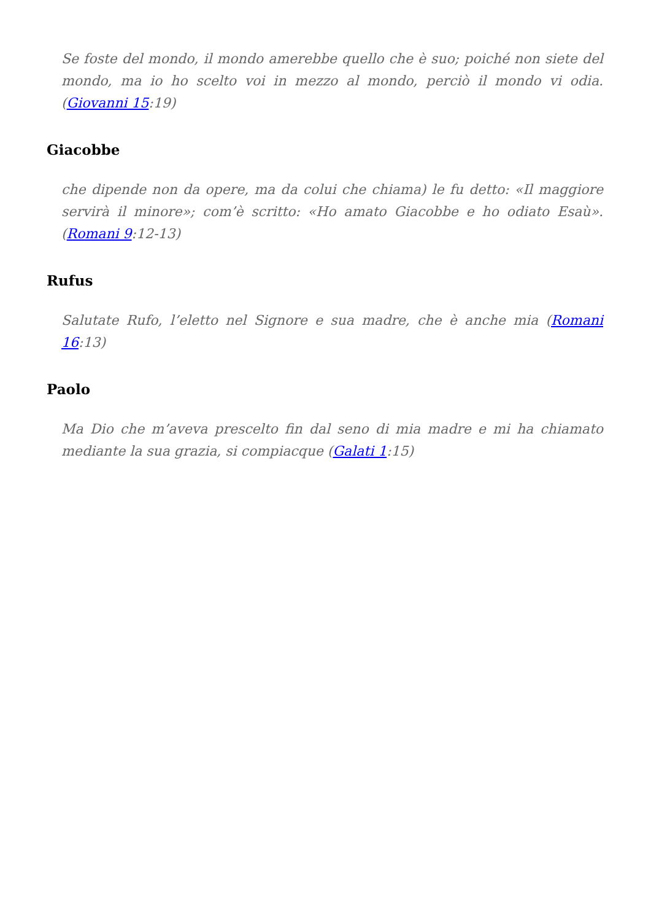Se foste del mondo, il mondo amerebbe quello che è suo; poiché non siete del mondo, ma io ho scelto voi in mezzo al mondo, perciò il mondo vi odia. (Giovanni 15:19)
Giacobbe
che dipende non da opere, ma da colui che chiama) le fu detto: «Il maggiore servirà il minore»; com’è scritto: «Ho amato Giacobbe e ho odiato Esaù».(Romani 9:12-13)
Rufus
Salutate Rufo, l’eletto nel Signore e sua madre, che è anche mia (Romani 16:13)
Paolo
Ma Dio che m’aveva prescelto fin dal seno di mia madre e mi ha chiamato mediante la sua grazia, si compiacque (Galati 1:15)